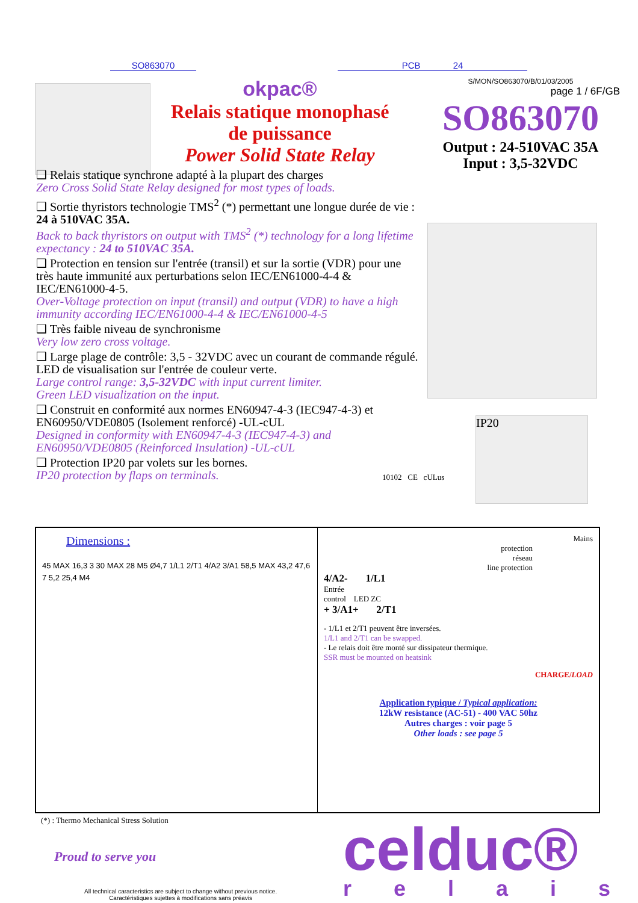SO863070 PCB 24
okpac®
Relais statique monophasé
de puissance
Power Solid State Relay
S/MON/SO863070/B/01/03/2005
page 1 / 6F/GB
SO863070
Output : 24-510VAC 35A
Input : 3,5-32VDC
❑ Relais statique synchrone adapté à la plupart des charges
Zero Cross Solid State Relay designed for most types of loads.
❑ Sortie thyristors technologie TMS<sup>2</sup> (*) permettant une longue durée de vie : 24 à 510VAC 35A.
Back to back thyristors on output with TMS<sup>2</sup> (*) technology for a long lifetime expectancy : 24 to 510VAC 35A.
❑ Protection en tension sur l'entrée (transil) et sur la sortie (VDR) pour une très haute immunité aux perturbations selon IEC/EN61000-4-4 & IEC/EN61000-4-5.
Over-Voltage protection on input (transil) and output (VDR) to have a high immunity according IEC/EN61000-4-4 & IEC/EN61000-4-5
❑ Très faible niveau de synchronisme
Very low zero cross voltage.
❑ Large plage de contrôle: 3,5 - 32VDC avec un courant de commande régulé.
LED de visualisation sur l'entrée de couleur verte.
Large control range: 3,5-32VDC with input current limiter.
Green LED visualization on the input.
❑ Construit en conformité aux normes EN60947-4-3 (IEC947-4-3) et EN60950/VDE0805 (Isolement renforcé) -UL-cUL
Designed in conformity with EN60947-4-3 (IEC947-4-3) and EN60950/VDE0805 (Reinforced Insulation) -UL-cUL
❑ Protection IP20 par volets sur les bornes.
IP20 protection by flaps on terminals.
10102 CE cULus
IP20
Dimensions :
45 MAX 16,3 3 30 MAX 28 M5 Ø4,7 1/L1 2/T1 4/A2 3/A1 58,5 MAX 43,2 47,6 7 5,2 25,4 M4
Mains
protection
réseau
line protection
4/A2- 1/L1
Entrée
control LED ZC
+ 3/A1+ 2/T1
- 1/L1 et 2/T1 peuvent être inversées.
1/L1 and 2/T1 can be swapped.
- Le relais doit être monté sur dissipateur thermique.
SSR must be mounted on heatsink
CHARGE/LOAD
Application typique / Typical application:
12kW resistance (AC-51) - 400 VAC 50hz
Autres charges : voir page 5
Other loads : see page 5
(*) : Thermo Mechanical Stress Solution
Proud to serve you celduc® r e l a i s
All technical caracteristics are subject to change without previous notice.
Caractéristiques sujettes à modifications sans préavis